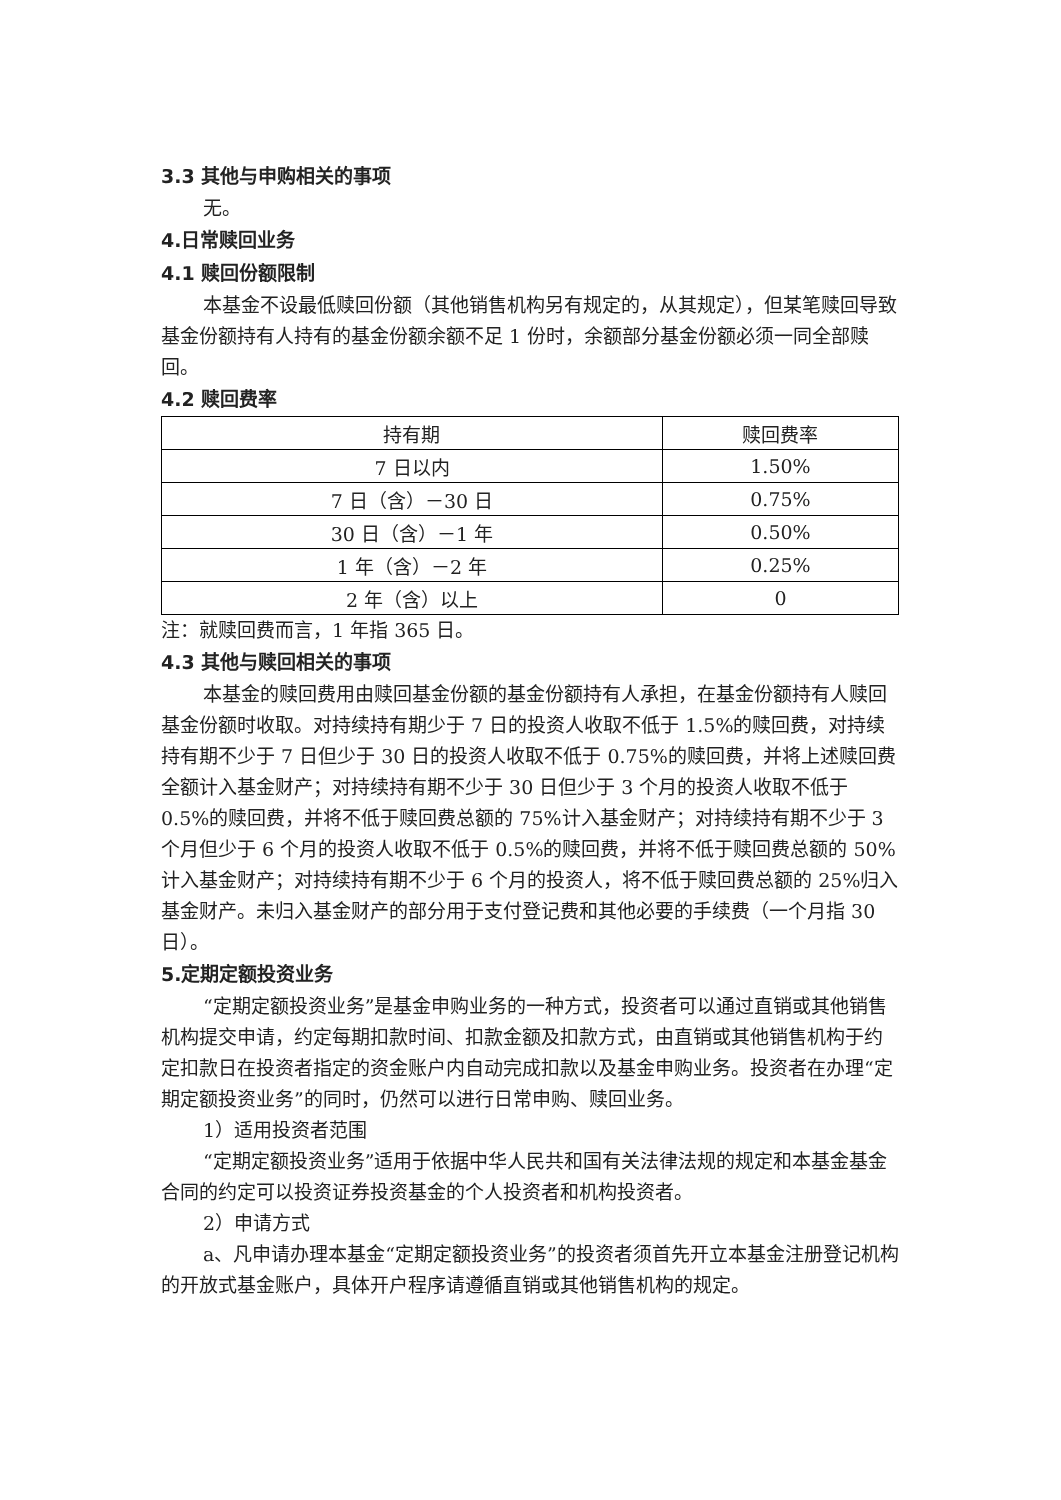3.3 其他与申购相关的事项
无。
4.日常赎回业务
4.1 赎回份额限制
本基金不设最低赎回份额（其他销售机构另有规定的，从其规定），但某笔赎回导致基金份额持有人持有的基金份额余额不足 1 份时，余额部分基金份额必须一同全部赎回。
4.2 赎回费率
| 持有期 | 赎回费率 |
| --- | --- |
| 7 日以内 | 1.50% |
| 7 日（含）－30 日 | 0.75% |
| 30 日（含）－1 年 | 0.50% |
| 1 年（含）－2 年 | 0.25% |
| 2 年（含）以上 | 0 |
注：就赎回费而言，1 年指 365 日。
4.3 其他与赎回相关的事项
本基金的赎回费用由赎回基金份额的基金份额持有人承担，在基金份额持有人赎回基金份额时收取。对持续持有期少于 7 日的投资人收取不低于 1.5%的赎回费，对持续持有期不少于 7 日但少于 30 日的投资人收取不低于 0.75%的赎回费，并将上述赎回费全额计入基金财产；对持续持有期不少于 30 日但少于 3 个月的投资人收取不低于 0.5%的赎回费，并将不低于赎回费总额的 75%计入基金财产；对持续持有期不少于 3 个月但少于 6 个月的投资人收取不低于 0.5%的赎回费，并将不低于赎回费总额的 50%计入基金财产；对持续持有期不少于 6 个月的投资人，将不低于赎回费总额的 25%归入基金财产。未归入基金财产的部分用于支付登记费和其他必要的手续费（一个月指 30 日）。
5.定期定额投资业务
“定期定额投资业务”是基金申购业务的一种方式，投资者可以通过直销或其他销售机构提交申请，约定每期扣款时间、扣款金额及扣款方式，由直销或其他销售机构于约定扣款日在投资者指定的资金账户内自动完成扣款以及基金申购业务。投资者在办理“定期定额投资业务”的同时，仍然可以进行日常申购、赎回业务。
1）适用投资者范围
“定期定额投资业务”适用于依据中华人民共和国有关法律法规的规定和本基金基金合同的约定可以投资证券投资基金的个人投资者和机构投资者。
2）申请方式
a、凡申请办理本基金“定期定额投资业务”的投资者须首先开立本基金注册登记机构的开放式基金账户，具体开户程序请遵循直销或其他销售机构的规定。